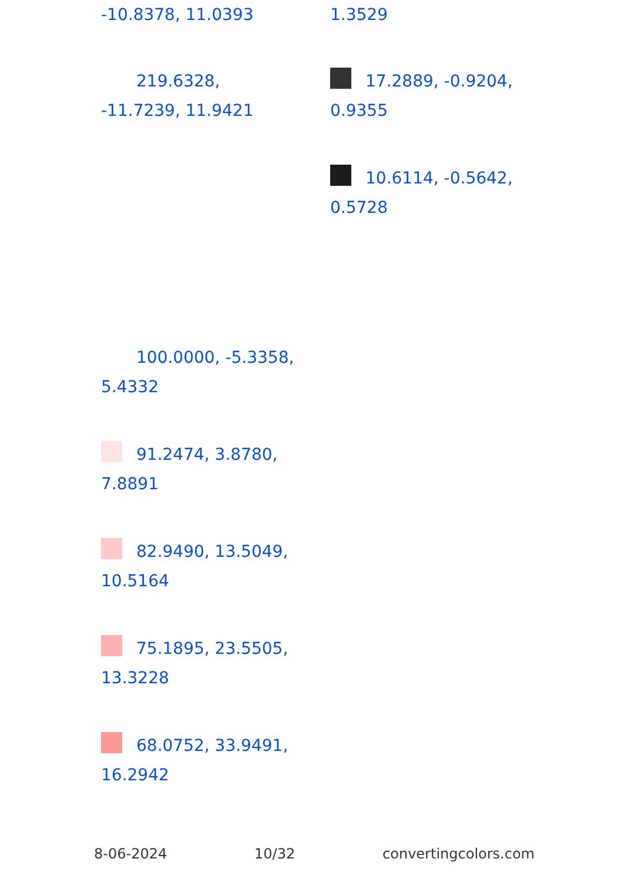-10.8378, 11.0393
219.6328, -11.7239, 11.9421
100.0000, -5.3358, 5.4332
91.2474, 3.8780, 7.8891
82.9490, 13.5049, 10.5164
75.1895, 23.5505, 13.3228
68.0752, 33.9491, 16.2942
1.3529
17.2889, -0.9204, 0.9355
10.6114, -0.5642, 0.5728
8-06-2024 10/32 convertingcolors.com